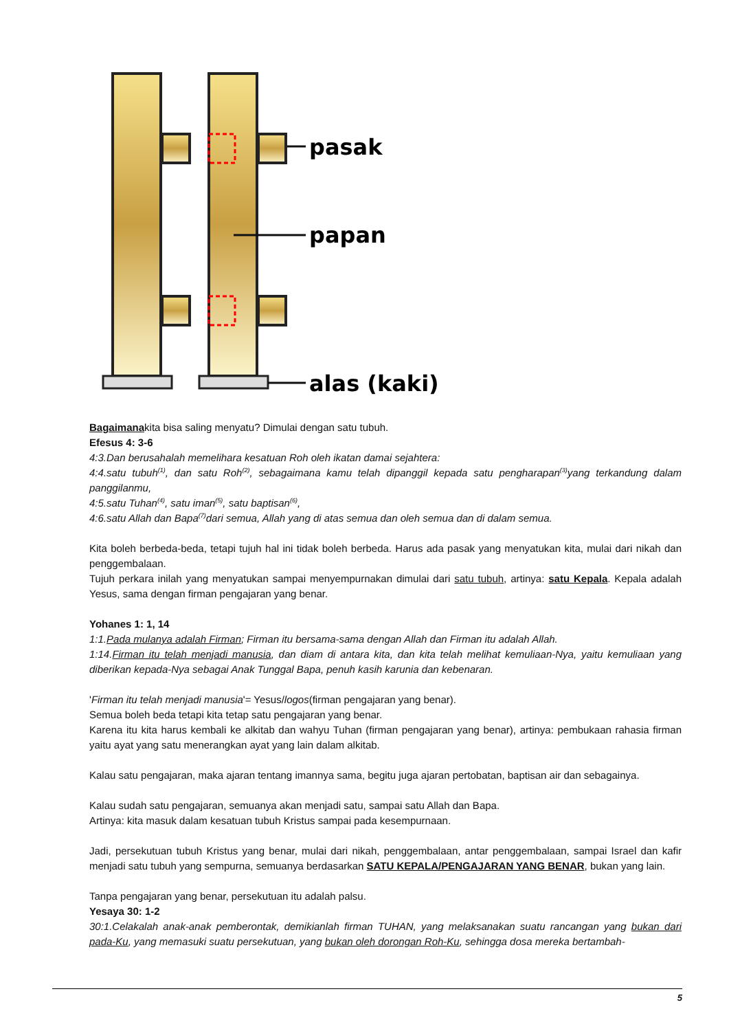pasak
papan
alas (kaki)
Bagaimanakita bisa saling menyatu? Dimulai dengan satu tubuh.
Efesus 4: 3-6
4:3.Dan berusahalah memelihara kesatuan Roh oleh ikatan damai sejahtera:
4:4.satu tubuh<sup>(1)</sup>, dan satu Roh<sup>(2)</sup>, sebagaimana kamu telah dipanggil kepada satu pengharapan<sup>(3)</sup>yang terkandung dalam panggilanmu,
4:5.satu Tuhan<sup>(4)</sup>, satu iman<sup>(5)</sup>, satu baptisan<sup>(6)</sup>,
4:6.satu Allah dan Bapa<sup>(7)</sup>dari semua, Allah yang di atas semua dan oleh semua dan di dalam semua.
Kita boleh berbeda-beda, tetapi tujuh hal ini tidak boleh berbeda. Harus ada pasak yang menyatukan kita, mulai dari nikah dan penggembalaan.
Tujuh perkara inilah yang menyatukan sampai menyempurnakan dimulai dari satu tubuh, artinya: satu Kepala. Kepala adalah Yesus, sama dengan firman pengajaran yang benar.
Yohanes 1: 1, 14
1:1.Pada mulanya adalah Firman; Firman itu bersama-sama dengan Allah dan Firman itu adalah Allah.
1:14.Firman itu telah menjadi manusia, dan diam di antara kita, dan kita telah melihat kemuliaan-Nya, yaitu kemuliaan yang diberikan kepada-Nya sebagai Anak Tunggal Bapa, penuh kasih karunia dan kebenaran.
'Firman itu telah menjadi manusia'= Yesus/logos(firman pengajaran yang benar).
Semua boleh beda tetapi kita tetap satu pengajaran yang benar.
Karena itu kita harus kembali ke alkitab dan wahyu Tuhan (firman pengajaran yang benar), artinya: pembukaan rahasia firman yaitu ayat yang satu menerangkan ayat yang lain dalam alkitab.
Kalau satu pengajaran, maka ajaran tentang imannya sama, begitu juga ajaran pertobatan, baptisan air dan sebagainya.
Kalau sudah satu pengajaran, semuanya akan menjadi satu, sampai satu Allah dan Bapa.
Artinya: kita masuk dalam kesatuan tubuh Kristus sampai pada kesempurnaan.
Jadi, persekutuan tubuh Kristus yang benar, mulai dari nikah, penggembalaan, antar penggembalaan, sampai Israel dan kafir menjadi satu tubuh yang sempurna, semuanya berdasarkan SATU KEPALA/PENGAJARAN YANG BENAR, bukan yang lain.
Tanpa pengajaran yang benar, persekutuan itu adalah palsu.
Yesaya 30: 1-2
30:1.Celakalah anak-anak pemberontak, demikianlah firman TUHAN, yang melaksanakan suatu rancangan yang bukan dari pada-Ku, yang memasuki suatu persekutuan, yang bukan oleh dorongan Roh-Ku, sehingga dosa mereka bertambah-
5